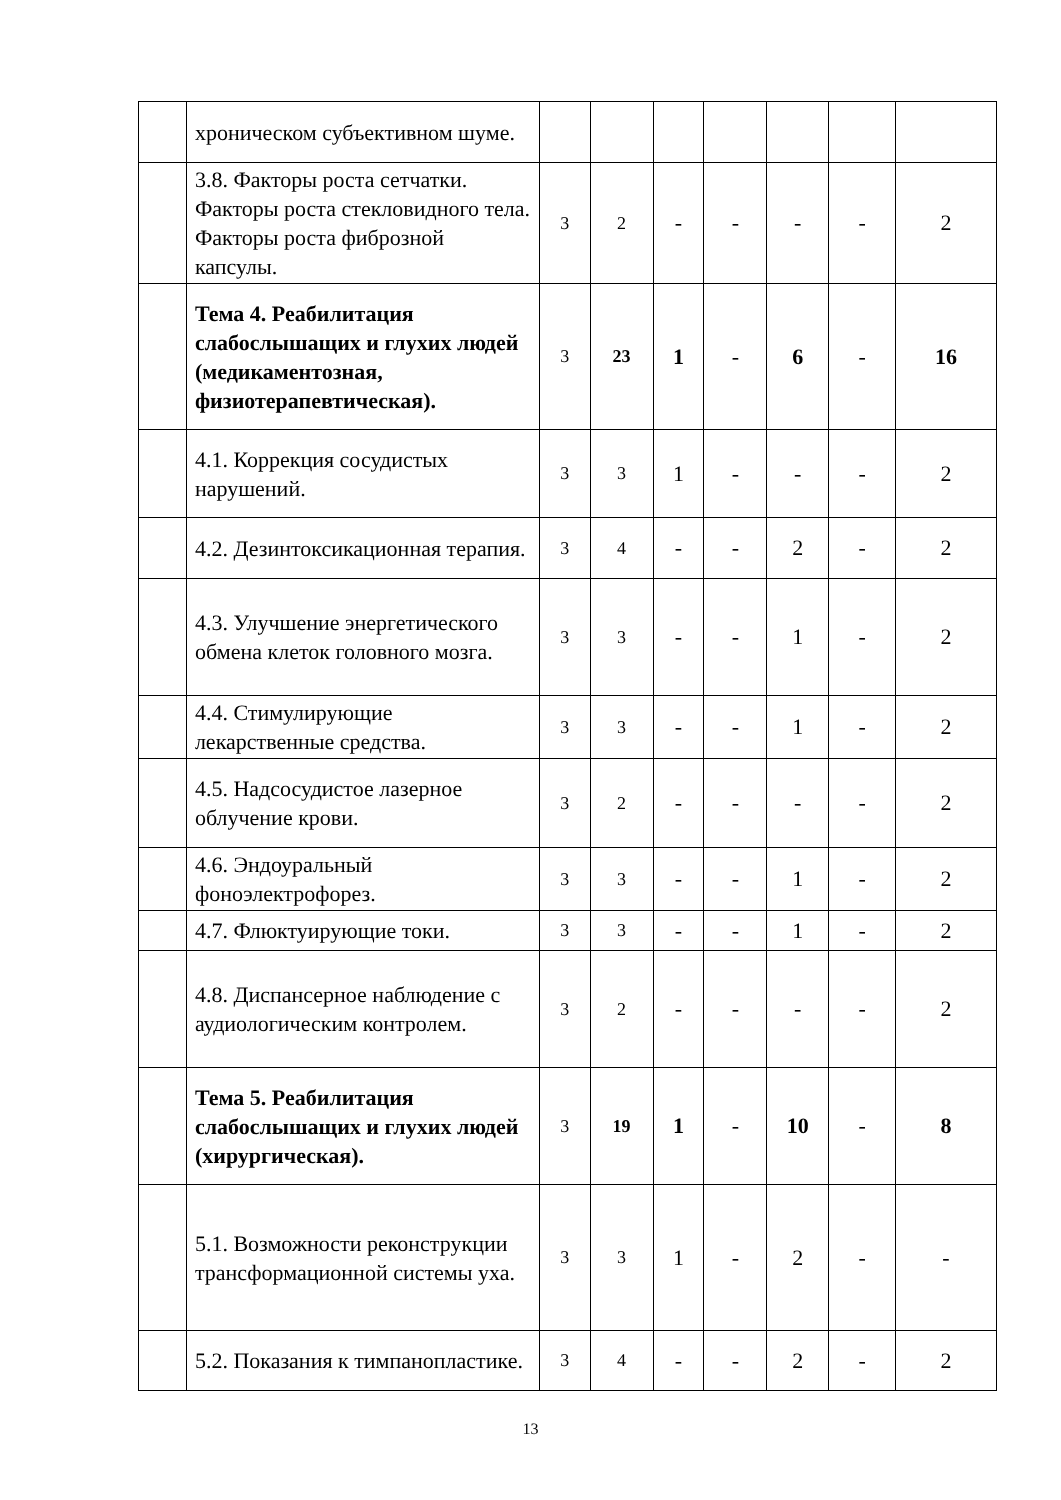| | хроническом субъективном шуме. | | | | | | | |
| | 3.8. Факторы роста сетчатки. Факторы роста стекловидного тела. Факторы роста фиброзной капсулы. | 3 | 2 | - | - | - | - | 2 |
| | Тема 4. Реабилитация слабослышащих и глухих людей (медикаментозная, физиотерапевтическая). | 3 | 23 | 1 | - | 6 | - | 16 |
| | 4.1. Коррекция сосудистых нарушений. | 3 | 3 | 1 | - | - | - | 2 |
| | 4.2. Дезинтоксикационная терапия. | 3 | 4 | - | - | 2 | - | 2 |
| | 4.3. Улучшение энергетического обмена клеток головного мозга. | 3 | 3 | - | - | 1 | - | 2 |
| | 4.4. Стимулирующие лекарственные средства. | 3 | 3 | - | - | 1 | - | 2 |
| | 4.5. Надсосудистое лазерное облучение крови. | 3 | 2 | - | - | - | - | 2 |
| | 4.6. Эндоуральный фоноэлектрофорез. | 3 | 3 | - | - | 1 | - | 2 |
| | 4.7. Флюктуирующие токи. | 3 | 3 | - | - | 1 | - | 2 |
| | 4.8. Диспансерное наблюдение с аудиологическим контролем. | 3 | 2 | - | - | - | - | 2 |
| | Тема 5. Реабилитация слабослышащих и глухих людей (хирургическая). | 3 | 19 | 1 | - | 10 | - | 8 |
| | 5.1. Возможности реконструкции трансформационной системы уха. | 3 | 3 | 1 | - | 2 | - | - |
| | 5.2. Показания к тимпанопластике. | 3 | 4 | - | - | 2 | - | 2 |
13